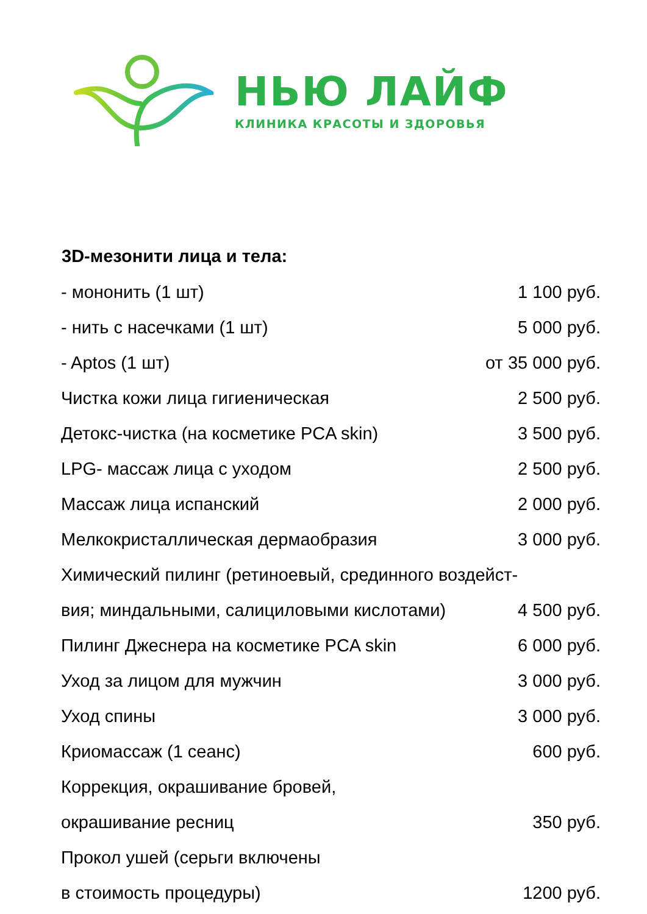НЬЮ ЛАЙФ
КЛИНИКА КРАСОТЫ И ЗДОРОВЬЯ
| 3D-мезонити лица и тела: | |
| --- | --- |
| - мононить (1 шт) | 1 100 руб. |
| - нить с насечками (1 шт) | 5 000 руб. |
| - Aptos (1 шт) | от 35 000 руб. |
| Чистка кожи лица гигиеническая | 2 500 руб. |
| Детокс-чистка (на косметике PCA skin) | 3 500 руб. |
| LPG- массаж лица с уходом | 2 500 руб. |
| Массаж лица испанский | 2 000 руб. |
| Мелкокристаллическая дермаобразия | 3 000 руб. |
| Химический пилинг (ретиноевый, срединного воздейст- | |
| вия; миндальными, салициловыми кислотами) | 4 500 руб. |
| Пилинг Джеснера на косметике PCA skin | 6 000 руб. |
| Уход за лицом для мужчин | 3 000 руб. |
| Уход спины | 3 000 руб. |
| Криомассаж (1 сеанс) | 600 руб. |
| Коррекция, окрашивание бровей, | |
| окрашивание ресниц | 350 руб. |
| Прокол ушей (серьги включены | |
| в стоимость процедуры) | 1200 руб. |